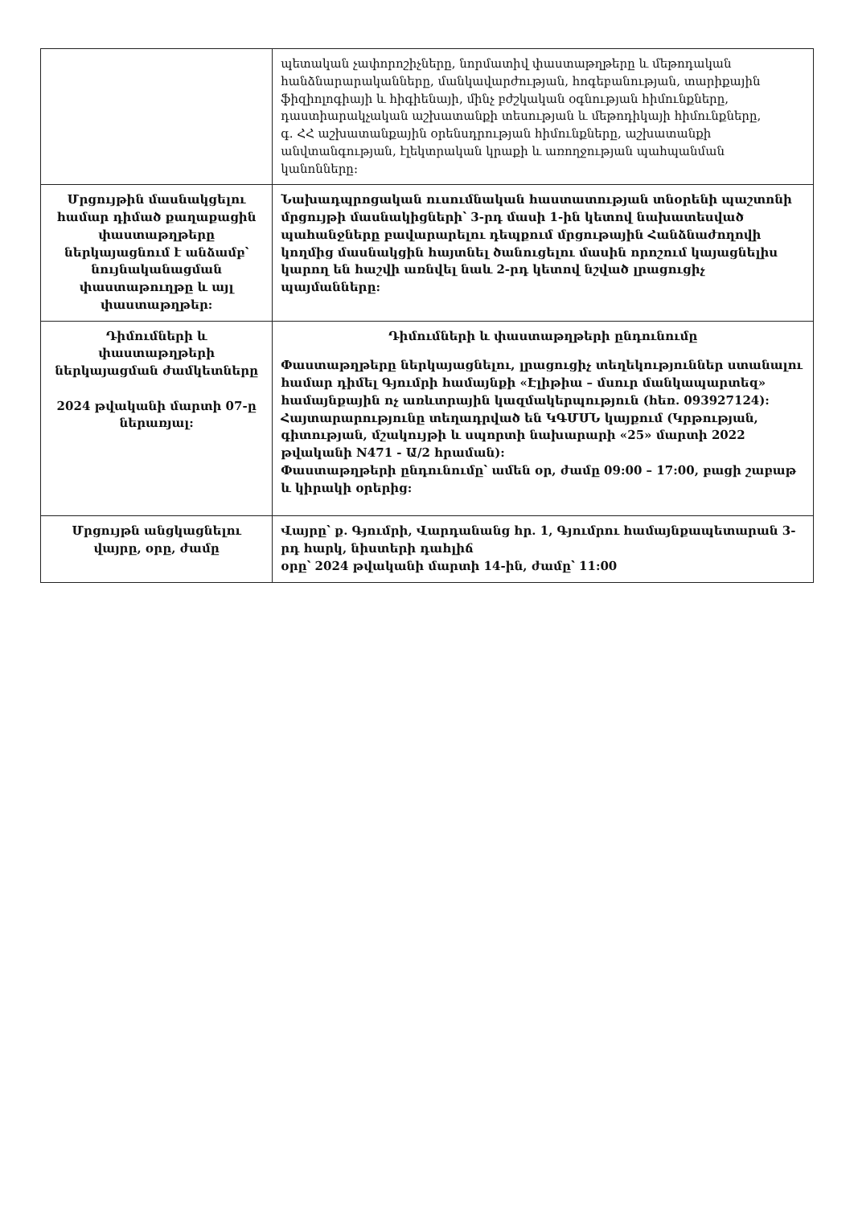| | պետական չափորոշիչները, նորմատիվ փաստաթղթերը և մեթոդական հանձնարարականները, մանկավարժության, հոգեբանության, տարիքային ֆիզիոլոգիայի և հիգիենայի, մինչ բժշկական օգնության հիմունքները, դաստիարակչական աշխատանքի տեսության և մեթոդիկայի հիմունքները, գ. ՀՀ աշխատանքային օրենսդրության հիմունքները, աշխատանքի անվտանգության, էլեկտրական կրաքի և առողջության պահպանման կանոնները: |
| Մրցույթին մասնակցելու համար դիմած քաղաքացին փաստաթղթերը ներկայացնում է անձամբ՝ նույնականացման փաստաթուղթը և այլ փաստաթղթեր: | Նախադպրոցական ուսումնական հաստատության տնօրենի պաշտոնի մրցույթի մասնակիցների՝ 3-րդ մասի 1-ին կետով նախատեսված պահանջները բավարարելու դեպքում մրցութային Հանձնաժողովի կողմից մասնակցին հայտնել ծանուցելու մասին որոշում կայացնելիս կարող են հաշվի առնվել նաև 2-րդ կետով նշված լրացուցիչ պայմանները: |
| Դիմումների և փաստաթղթերի ներկայացման ժամկետները 2024 թվականի մարտի 07-ը ներառյալ: | Դիմումների և փաստաթղթերի ընդունումը Փաստաթղթերը ներկայացնելու, լրացուցիչ տեղեկություններ ստանալու համար դիմել Գյումրի համայնքի «Էլիթիա – մսուր մանկապարտեզ» համայնքային ոչ առևտրային կազմակերպություն (հեռ. 093927124): Հայտարարությունը տեղադրված են ԿԳՄՍՆ կայքում (Կրթության, գիտության, մշակույթի և սպորտի նախարարի «25» մարտի 2022 թվականի N471 - Ա/2 հրաման): Փաստաթղթերի ընդունումը՝ ամեն օր, ժամը 09:00 – 17:00, բացի շաբաթ և կիրակի օրերից: |
| Մրցույթն անցկացնելու վայրը, օրը, ժամը | Վայրը՝ ք. Գյումրի, Վարդանանց հր. 1, Գյումրու համայնքապետարան 3-րդ հարկ, նիստերի դահլիճ օրը՝ 2024 թվականի մարտի 14-ին, ժամը՝ 11:00 |